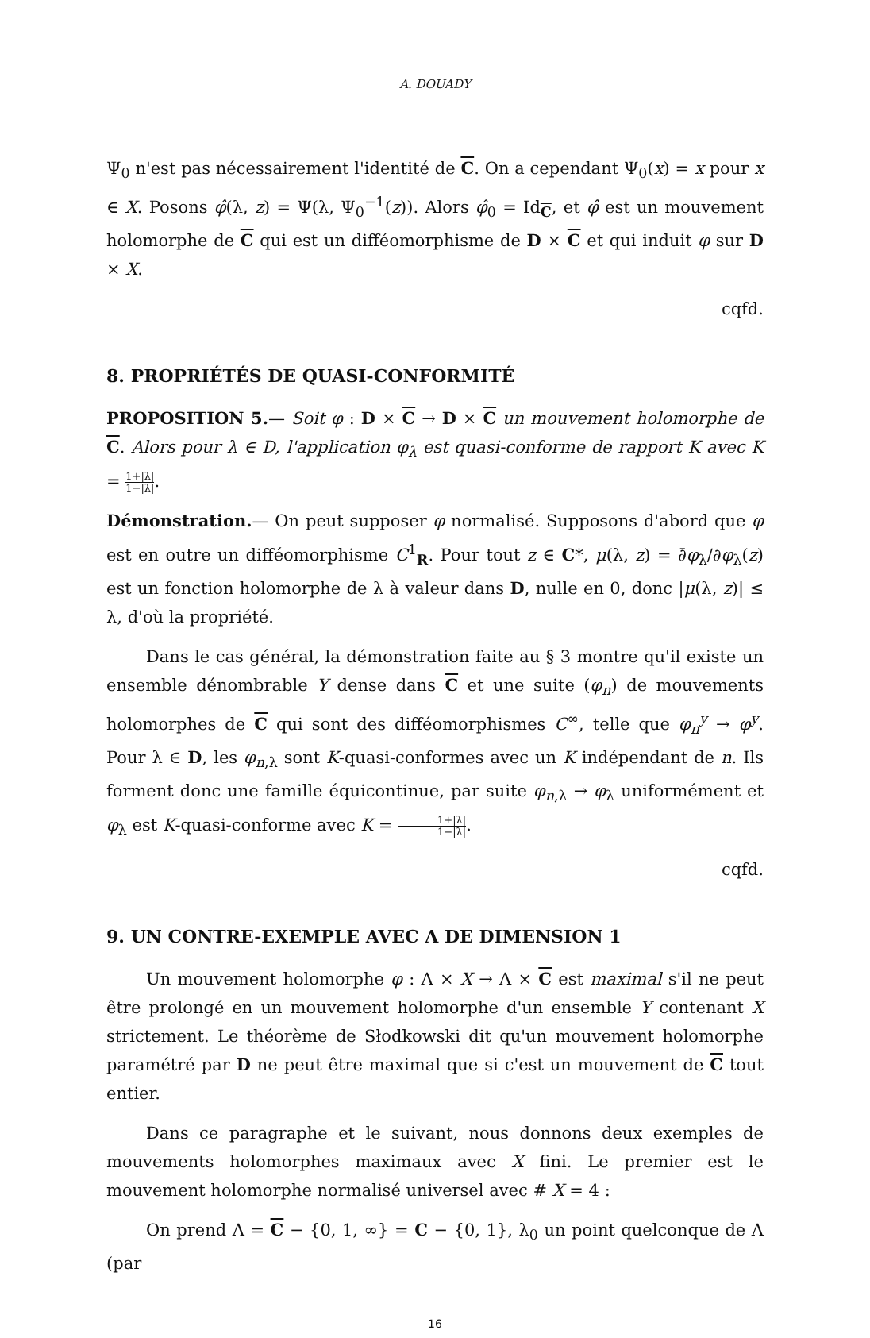A. DOUADY
Ψ<sub>0</sub> n'est pas nécessairement l'identité de C. On a cependant Ψ<sub>0</sub>(x) = x pour x ∈ X. Posons φ̂(λ, z) = Ψ(λ, Ψ<sub>0</sub><sup>−1</sup>(z)). Alors φ̂<sub>0</sub> = Id<sub>C</sub>, et φ̂ est un mouvement holomorphe de C qui est un difféomorphisme de D × C et qui induit φ sur D × X.
cqfd.
8. PROPRIÉTÉS DE QUASI-CONFORMITÉ
PROPOSITION 5.— Soit φ : D × C → D × C un mouvement holomorphe de C. Alors pour λ ∈ D, l'application φ<sub>λ</sub> est quasi-conforme de rapport K avec K = 1+|λ| 1−|λ|.
Démonstration.— On peut supposer φ normalisé. Supposons d'abord que φ est en outre un difféomorphisme C<sup>1</sup><sub>R</sub>. Pour tout z ∈ C*, μ(λ, z) = ∂̄φ<sub>λ</sub>/∂φ<sub>λ</sub>(z) est un fonction holomorphe de λ à valeur dans D, nulle en 0, donc |μ(λ, z)| ≤ λ, d'où la propriété.
Dans le cas général, la démonstration faite au § 3 montre qu'il existe un ensemble dénombrable Y dense dans C et une suite (φ<sub>n</sub>) de mouvements holomorphes de C qui sont des difféomorphismes C<sup>∞</sup>, telle que φ<sub>n</sub><sup>y</sup> → φ<sup>y</sup>. Pour λ ∈ D, les φ<sub>n,λ</sub> sont K-quasi-conformes avec un K indépendant de n. Ils forment donc une famille équicontinue, par suite φ<sub>n,λ</sub> → φ<sub>λ</sub> uniformément et φ<sub>λ</sub> est K-quasi-conforme avec K = 1+|λ| 1−|λ|.
cqfd.
9. UN CONTRE-EXEMPLE AVEC Λ DE DIMENSION 1
Un mouvement holomorphe φ : Λ × X → Λ × C est maximal s'il ne peut être prolongé en un mouvement holomorphe d'un ensemble Y contenant X strictement. Le théorème de Słodkowski dit qu'un mouvement holomorphe paramétré par D ne peut être maximal que si c'est un mouvement de C tout entier.
Dans ce paragraphe et le suivant, nous donnons deux exemples de mouvements holomorphes maximaux avec X fini. Le premier est le mouvement holomorphe normalisé universel avec # X = 4 :
On prend Λ = C − {0, 1, ∞} = C − {0, 1}, λ<sub>0</sub> un point quelconque de Λ (par
16